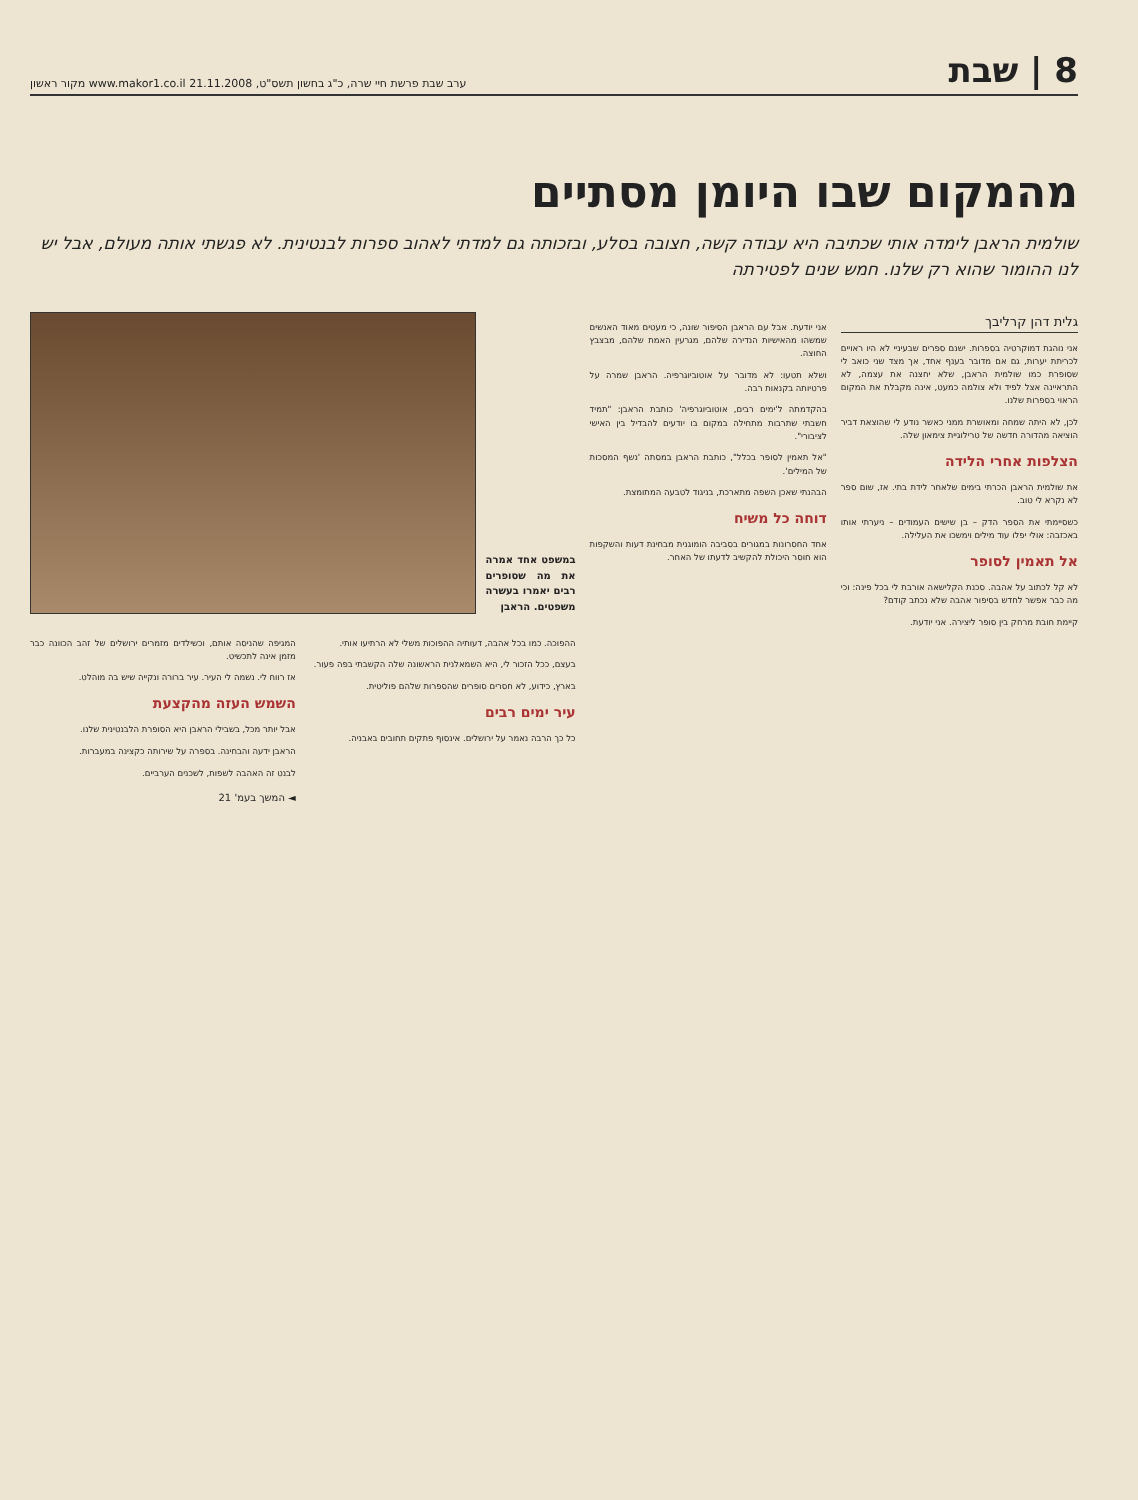8 | שבת
ערב שבת פרשת חיי שרה, כ"ג בחשון תשס"ט, 21.11.2008 www.makor1.co.il מקור ראשון
מהמקום שבו היומן מסתיים
שולמית הראבן לימדה אותי שכתיבה היא עבודה קשה, חצובה בסלע, ובזכותה גם למדתי לאהוב ספרות לבנטינית. לא פגשתי אותה מעולם, אבל יש לנו ההומור שהוא רק שלנו. חמש שנים לפטירתה
גלית דהן קרליבך
אני נוהגת דמוקרטיה בספרות. ישנם ספרים שבעיניי לא היו ראויים לכריתת יערות, גם אם מדובר בענף אחד, אך מצד שני כואב לי שסופרת כמו שולמית הראבן, שלא יחצנה את עצמה, לא התראיינה אצל לפיד ולא צולמה כמעט, אינה מקבלת את המקום הראוי בספרות שלנו.
לכן, לא היתה שמחה ומאושרת ממני כאשר נודע לי שהוצאת דביר הוציאה מהדורה חדשה של טרילוגיית צימאון שלה.
הצלפות אחרי הלידה
את שולמית הראבן הכרתי בימים שלאחר לידת בתי. אז, שום ספר לא נקרא לי טוב.
כשסיימתי את הספר הדק – בן שישים העמודים – ניערתי אותו באכזבה: אולי יפלו עוד מילים וימשכו את העלילה.
אל תאמין לסופר
לא קל לכתוב על אהבה. סכנת הקלישאה אורבת לי בכל פינה: וכי מה כבר אפשר לחדש בסיפור אהבה שלא נכתב קודם?
קיימת חובת מרחק בין סופר ליצירה. אני יודעת.
אני יודעת. אבל עם הראבן הסיפור שונה, כי מעטים מאוד האנשים שמשהו מהאישיות הנדירה שלהם, מגרעין האמת שלהם, מבצבץ החוצה.
ושלא תטעו: לא מדובר על אוטוביוגרפיה. הראבן שמרה על פרטיותה בקנאות רבה.
בהקדמתה ל'ימים רבים, אוטוביוגרפיה' כותבת הראבן: "תמיד חשבתי שתרבות מתחילה במקום בו יודעים להבדיל בין האישי לציבורי".
"אל תאמין לסופר בכלל", כותבת הראבן במסתה 'נשף המסכות של המילים'.
הבהנתי שאכן השפה מתארכת, בניגוד לטבעה המתומצת.
דוחה כל משיח
אחד החסרונות במגורים בסביבה הומוגנית מבחינת דעות והשקפות הוא חוסר היכולת להקשיב לדעתו של האחר.
במשפט אחד אמרה את מה שסופרים רבים יאמרו בעשרה משפטים. הראבן
ההפוכה. כמו בכל אהבה, דעותיה ההפוכות משלי לא הרתיעו אותי.
בעצם, ככל הזכור לי, היא השמאלנית הראשונה שלה הקשבתי בפה פעור.
בארץ, כידוע, לא חסרים סופרים שהספרות שלהם פוליטית.
עיר ימים רבים
כל כך הרבה נאמר על ירושלים. אינסוף פתקים תחובים באבניה.
המגיפה שהניסה אותם, וכשילדים מזמרים ירושלים של זהב הכוונה כבר מזמן אינה לתכשיט.
אז רווח לי. נשמה לי העיר. עיר ברורה ונקייה שיש בה מוהלט.
השמש העזה מהקצעת
אבל יותר מכל, בשבילי הראבן היא הסופרת הלבנטינית שלנו.
הראבן ידעה והבחינה. בספרה על שירותה כקצינה במעברות.
לבנט זה האהבה לשפות, לשכנים הערביים.
◄ המשך בעמ' 21